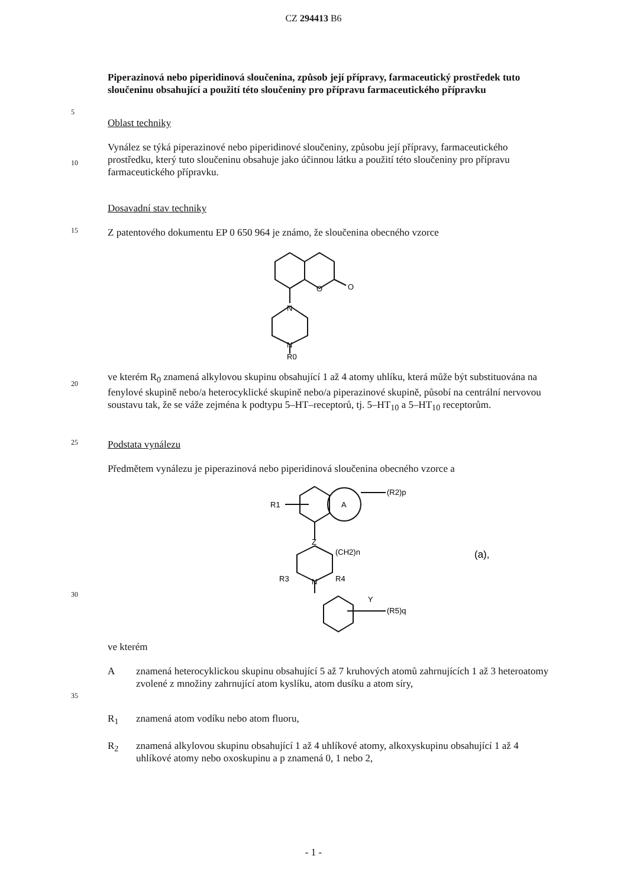CZ 294413 B6
Piperazinová nebo piperidinová sloučenina, způsob její přípravy, farmaceutický prostředek tuto sloučeninu obsahující a použití této sloučeniny pro přípravu farmaceutického přípravku
5
Oblast techniky
10
Vynález se týká piperazinové nebo piperidinové sloučeniny, způsobu její přípravy, farmaceutického prostředku, který tuto sloučeninu obsahuje jako účinnou látku a použití této sloučeniny pro přípravu farmaceutického přípravku.
Dosavadní stav techniky
15
Z patentového dokumentu EP 0 650 964 je známo, že sloučenina obecného vzorce
O
O
N
N
R0
20
ve kterém R<sub>0</sub> znamená alkylovou skupinu obsahující 1 až 4 atomy uhlíku, která může být substituována na fenylové skupině nebo/a heterocyklické skupině nebo/a piperazinové skupině, působí na centrální nervovou soustavu tak, že se váže zejména k podtypu 5–HT–receptorů, tj. 5–HT<sub>10</sub> a 5–HT<sub>10</sub> receptorům.
25
Podstata vynálezu
Předmětem vynálezu je piperazinová nebo piperidinová sloučenina obecného vzorce a
30
R1
A
(R2)p
Z
(CH2)n
R3
N
R4
Y
(R5)q
(a),
ve kterém
35
A znamená heterocyklickou skupinu obsahující 5 až 7 kruhových atomů zahrnujících 1 až 3 heteroatomy zvolené z množiny zahrnující atom kyslíku, atom dusíku a atom síry,
R<sub>1</sub> znamená atom vodíku nebo atom fluoru,
R<sub>2</sub> znamená alkylovou skupinu obsahující 1 až 4 uhlíkové atomy, alkoxyskupinu obsahující 1 až 4 uhlíkové atomy nebo oxoskupinu a p znamená 0, 1 nebo 2,
- 1 -